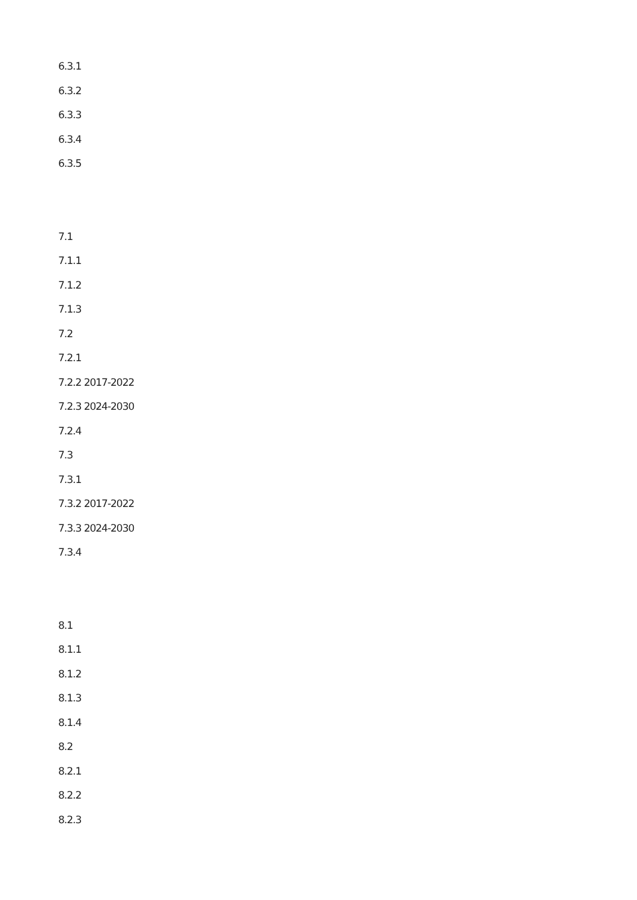6.3.1
6.3.2
6.3.3
6.3.4
6.3.5
7.1
7.1.1
7.1.2
7.1.3
7.2
7.2.1
7.2.2 2017-2022
7.2.3 2024-2030
7.2.4
7.3
7.3.1
7.3.2 2017-2022
7.3.3 2024-2030
7.3.4
8.1
8.1.1
8.1.2
8.1.3
8.1.4
8.2
8.2.1
8.2.2
8.2.3